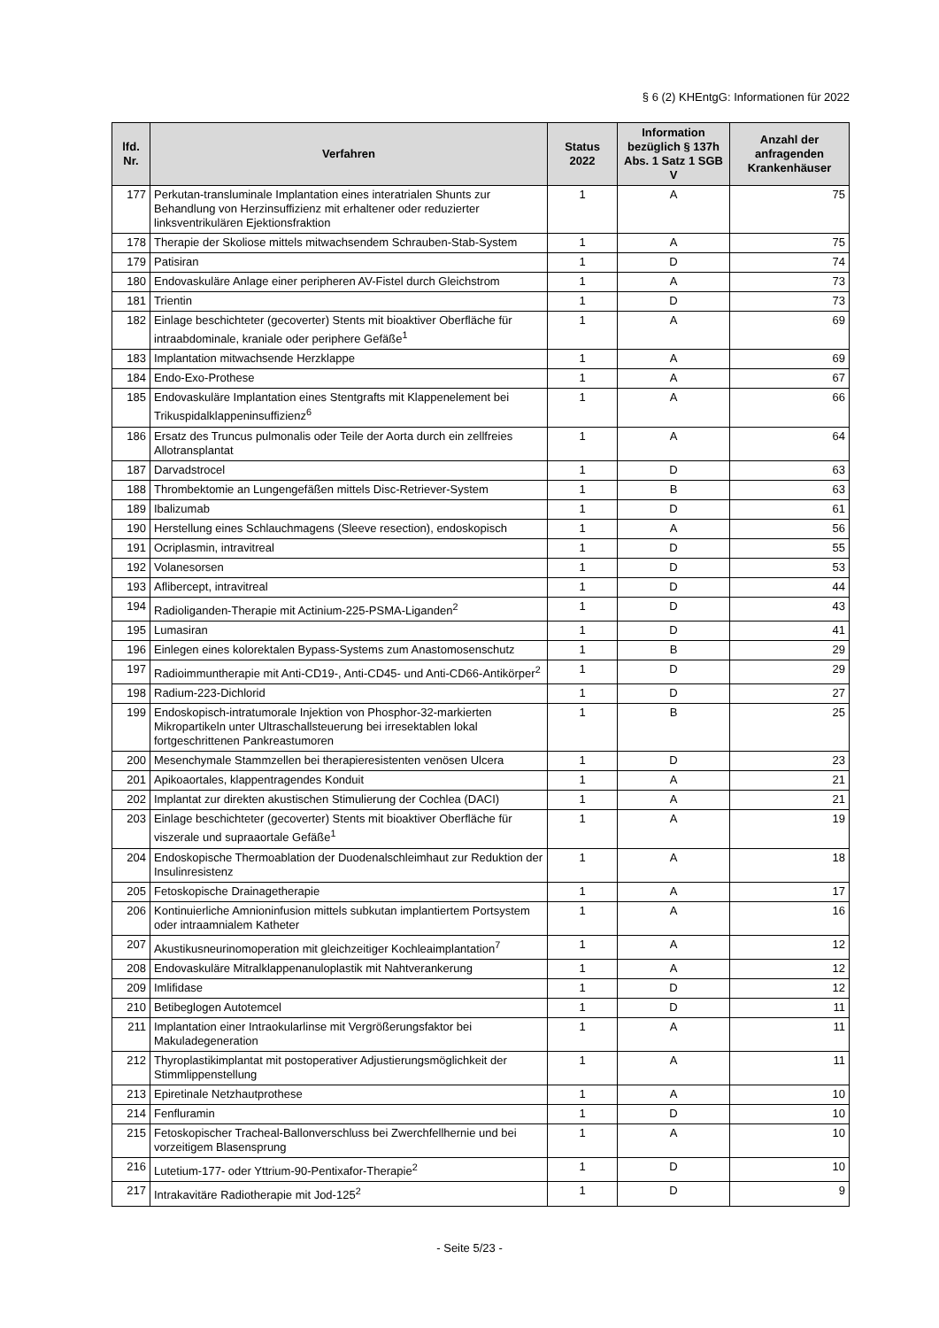§ 6 (2) KHEntgG: Informationen für 2022
| lfd. Nr. | Verfahren | Status 2022 | Information bezüglich § 137h Abs. 1 Satz 1 SGB V | Anzahl der anfragenden Krankenhäuser |
| --- | --- | --- | --- | --- |
| 177 | Perkutan-transluminale Implantation eines interatrialen Shunts zur Behandlung von Herzinsuffizienz mit erhaltener oder reduzierter linksventrikulären Ejektionsfraktion | 1 | A | 75 |
| 178 | Therapie der Skoliose mittels mitwachsendem Schrauben-Stab-System | 1 | A | 75 |
| 179 | Patisiran | 1 | D | 74 |
| 180 | Endovaskuläre Anlage einer peripheren AV-Fistel durch Gleichstrom | 1 | A | 73 |
| 181 | Trientin | 1 | D | 73 |
| 182 | Einlage beschichteter (gecoverter) Stents mit bioaktiver Oberfläche für intraabdominale, kraniale oder periphere Gefäße<sup>1</sup> | 1 | A | 69 |
| 183 | Implantation mitwachsende Herzklappe | 1 | A | 69 |
| 184 | Endo-Exo-Prothese | 1 | A | 67 |
| 185 | Endovaskuläre Implantation eines Stentgrafts mit Klappenelement bei Trikuspidalklappeninsuffizienz<sup>6</sup> | 1 | A | 66 |
| 186 | Ersatz des Truncus pulmonalis oder Teile der Aorta durch ein zellfreies Allotransplantat | 1 | A | 64 |
| 187 | Darvadstrocel | 1 | D | 63 |
| 188 | Thrombektomie an Lungengefäßen mittels Disc-Retriever-System | 1 | B | 63 |
| 189 | Ibalizumab | 1 | D | 61 |
| 190 | Herstellung eines Schlauchmagens (Sleeve resection), endoskopisch | 1 | A | 56 |
| 191 | Ocriplasmin, intravitreal | 1 | D | 55 |
| 192 | Volanesorsen | 1 | D | 53 |
| 193 | Aflibercept, intravitreal | 1 | D | 44 |
| 194 | Radioliganden-Therapie mit Actinium-225-PSMA-Liganden<sup>2</sup> | 1 | D | 43 |
| 195 | Lumasiran | 1 | D | 41 |
| 196 | Einlegen eines kolorektalen Bypass-Systems zum Anastomosenschutz | 1 | B | 29 |
| 197 | Radioimmuntherapie mit Anti-CD19-, Anti-CD45- und Anti-CD66-Antikörper<sup>2</sup> | 1 | D | 29 |
| 198 | Radium-223-Dichlorid | 1 | D | 27 |
| 199 | Endoskopisch-intratumorale Injektion von Phosphor-32-markierten Mikropartikeln unter Ultraschallsteuerung bei irresektablen lokal fortgeschrittenen Pankreastumoren | 1 | B | 25 |
| 200 | Mesenchymale Stammzellen bei therapieresistenten venösen Ulcera | 1 | D | 23 |
| 201 | Apikoaortales, klappentragendes Konduit | 1 | A | 21 |
| 202 | Implantat zur direkten akustischen Stimulierung der Cochlea (DACI) | 1 | A | 21 |
| 203 | Einlage beschichteter (gecoverter) Stents mit bioaktiver Oberfläche für viszerale und supraaortale Gefäße<sup>1</sup> | 1 | A | 19 |
| 204 | Endoskopische Thermoablation der Duodenalschleimhaut zur Reduktion der Insulinresistenz | 1 | A | 18 |
| 205 | Fetoskopische Drainagetherapie | 1 | A | 17 |
| 206 | Kontinuierliche Amnioninfusion mittels subkutan implantiertem Portsystem oder intraamnialem Katheter | 1 | A | 16 |
| 207 | Akustikusneurinomoperation mit gleichzeitiger Kochleaimplantation<sup>7</sup> | 1 | A | 12 |
| 208 | Endovaskuläre Mitralklappenanuloplastik mit Nahtverankerung | 1 | A | 12 |
| 209 | Imlifidase | 1 | D | 12 |
| 210 | Betibeglogen Autotemcel | 1 | D | 11 |
| 211 | Implantation einer Intraokularlinse mit Vergrößerungsfaktor bei Makuladegeneration | 1 | A | 11 |
| 212 | Thyroplastikimplantat mit postoperativer Adjustierungsmöglichkeit der Stimmlippenstellung | 1 | A | 11 |
| 213 | Epiretinale Netzhautprothese | 1 | A | 10 |
| 214 | Fenfluramin | 1 | D | 10 |
| 215 | Fetoskopischer Tracheal-Ballonverschluss bei Zwerchfellhernie und bei vorzeitigem Blasensprung | 1 | A | 10 |
| 216 | Lutetium-177- oder Yttrium-90-Pentixafor-Therapie<sup>2</sup> | 1 | D | 10 |
| 217 | Intrakavitäre Radiotherapie mit Jod-125<sup>2</sup> | 1 | D | 9 |
- Seite 5/23 -